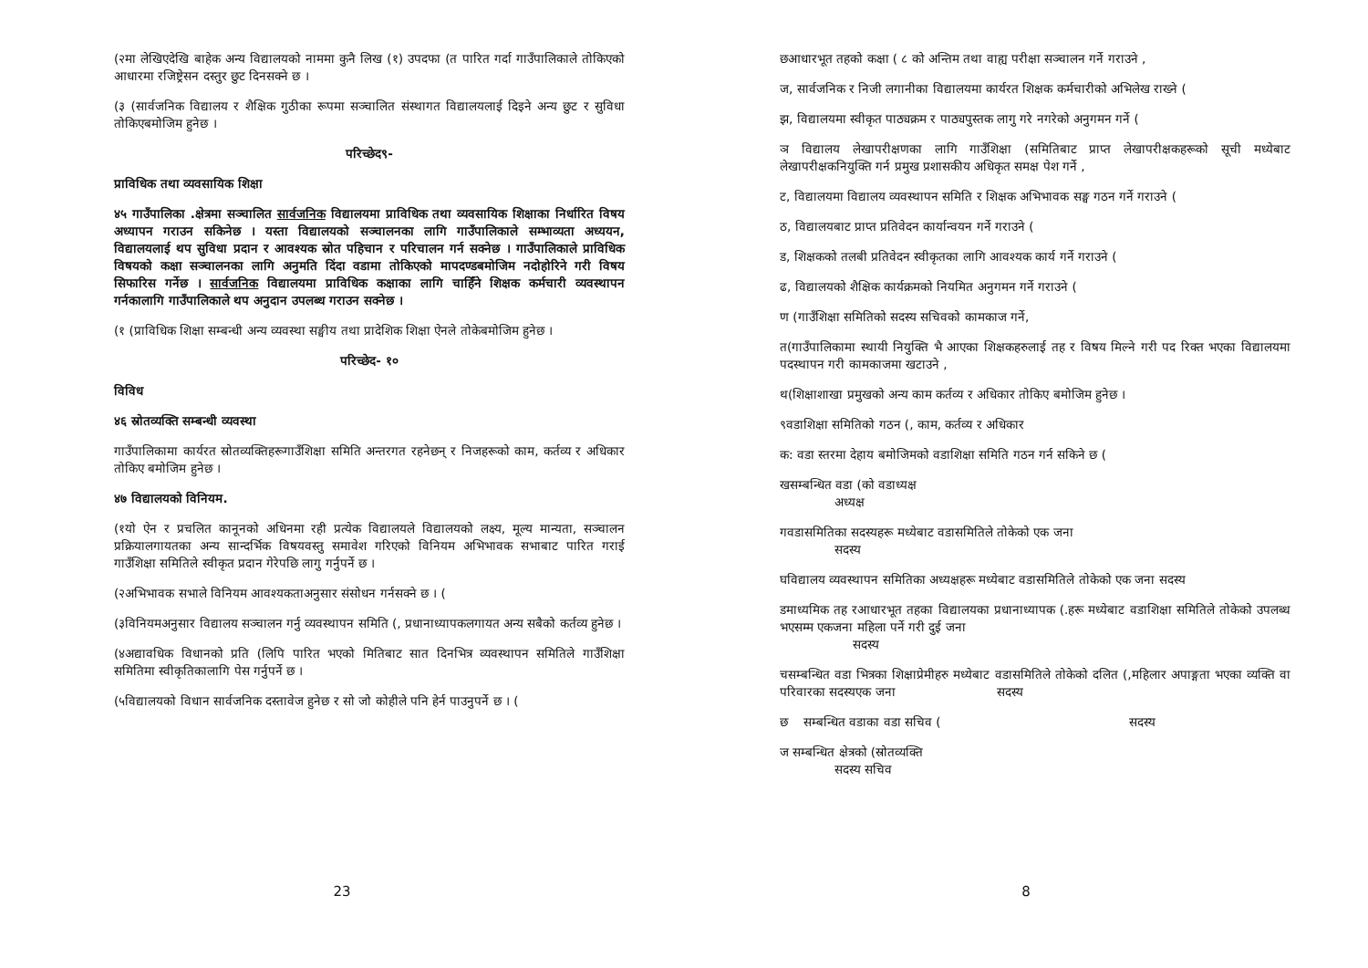(२मा लेखिएदेखि बाहेक अन्य विद्यालयको नाममा कुनै लिख (१) उपदफा (त पारित गर्दा गाउँपालिकाले तोकिएको आधारमा रजिष्ट्रेसन दस्तुर छुट दिनसक्ने छ ।
(३ (सार्वजनिक विद्यालय र शैक्षिक गुठीका रूपमा सञ्चालित संस्थागत विद्यालयलाई दिइने अन्य छुट र सुविधा तोकिएबमोजिम हुनेछ ।
परिच्छेद९-
प्राविधिक तथा व्यवसायिक शिक्षा
४५ गाउँपालिका .क्षेत्रमा सञ्चालित सार्वजनिक विद्यालयमा प्राविधिक तथा व्यवसायिक शिक्षाका निर्धारित विषय अध्यापन गराउन सकिनेछ । यस्ता विद्यालयको सञ्चालनका लागि गाउँपालिकाले सम्भाव्यता अध्ययन, विद्यालयलाई थप सुविधा प्रदान र आवश्यक स्रोत पहिचान र परिचालन गर्न सक्नेछ । गाउँपालिकाले प्राविधिक विषयको कक्षा सञ्चालनका लागि अनुमति दिंदा वडामा तोकिएको मापदण्डबमोजिम नदोहोरिने गरी विषय सिफारिस गर्नेछ । सार्वजनिक विद्यालयमा प्राविधिक कक्षाका लागि चाहिँने शिक्षक कर्मचारी व्यवस्थापन गर्नकालागि गाउँपालिकाले थप अनुदान उपलब्ध गराउन सक्नेछ ।
(१ (प्राविधिक शिक्षा सम्बन्धी अन्य व्यवस्था सङ्घीय तथा प्रादेशिक शिक्षा ऐनले तोकेबमोजिम हुनेछ ।
परिच्छेद- १०
विविध
४६ स्रोतव्यक्ति सम्बन्धी व्यवस्था
गाउँपालिकामा कार्यरत स्रोतव्यक्तिहरूगाउँशिक्षा समिति अन्तरगत रहनेछन् र निजहरूको काम, कर्तव्य र अधिकार तोकिए बमोजिम हुनेछ ।
४७ विद्यालयको विनियम.
(१यो ऐन र प्रचलित कानूनको अधिनमा रही प्रत्येक विद्यालयले विद्यालयको लक्ष्य, मूल्य मान्यता, सञ्चालन प्रक्रियालगायतका अन्य सान्दर्भिक विषयवस्तु समावेश गरिएको विनियम अभिभावक सभाबाट पारित गराई गाउँशिक्षा समितिले स्वीकृत प्रदान गेरेपछि लागु गर्नुपर्ने छ ।
(२अभिभावक सभाले विनियम आवश्यकताअनुसार संसोधन गर्नसक्ने छ । (
(३विनियमअनुसार विद्यालय सञ्चालन गर्नु व्यवस्थापन समिति (, प्रधानाध्यापकलगायत अन्य सबैको कर्तव्य हुनेछ ।
(४अद्यावधिक विधानको प्रति (लिपि पारित भएको मितिबाट सात दिनभित्र व्यवस्थापन समितिले गाउँशिक्षा समितिमा स्वीकृतिकालागि पेस गर्नुपर्ने छ ।
(५विद्यालयको विधान सार्वजनिक दस्तावेज हुनेछ र सो जो कोहीले पनि हेर्न पाउनुपर्ने छ । (
23
छआधारभूत तहको कक्षा ( ८ को अन्तिम तथा वाह्य परीक्षा सञ्चालन गर्ने गराउने ,
ज, सार्वजनिक र निजी लगानीका विद्यालयमा कार्यरत शिक्षक कर्मचारीको अभिलेख राख्ने (
झ, विद्यालयमा स्वीकृत पाठ्यक्रम र पाठ्यपुस्तक लागु गरे नगरेको अनुगमन गर्ने (
ञ विद्यालय लेखापरीक्षणका लागि गाउँशिक्षा (समितिबाट प्राप्त लेखापरीक्षकहरूको सूची मध्येबाट लेखापरीक्षकनियुक्ति गर्न प्रमुख प्रशासकीय अधिकृत समक्ष पेश गर्ने ,
ट, विद्यालयमा विद्यालय व्यवस्थापन समिति र शिक्षक अभिभावक सङ्घ गठन गर्ने गराउने (
ठ, विद्यालयबाट प्राप्त प्रतिवेदन कार्यान्वयन गर्ने गराउने (
ड, शिक्षकको तलबी प्रतिवेदन स्वीकृतका लागि आवश्यक कार्य गर्ने गराउने (
ढ, विद्यालयको शैक्षिक कार्यक्रमको नियमित अनुगमन गर्ने गराउने (
ण (गाउँशिक्षा समितिको सदस्य सचिवको कामकाज गर्ने,
त(गाउँपालिकामा स्थायी नियुक्ति भै आएका शिक्षकहरुलाई तह र विषय मिल्ने गरी पद रिक्त भएका विद्यालयमा पदस्थापन गरी कामकाजमा खटाउने ,
थ(शिक्षाशाखा प्रमुखको अन्य काम कर्तव्य र अधिकार तोकिए बमोजिम हुनेछ ।
९वडाशिक्षा समितिको गठन (, काम, कर्तव्य र अधिकार
क: वडा स्तरमा देहाय बमोजिमको वडाशिक्षा समिति गठन गर्न सकिने छ (
खसम्बन्धित वडा (को वडाध्यक्ष
अध्यक्ष
गवडासमितिका सदस्यहरू मध्येबाट वडासमितिले तोकेको एक जना
सदस्य
घविद्यालय व्यवस्थापन समितिका अध्यक्षहरू मध्येबाट वडासमितिले तोकेको एक जना सदस्य
डमाध्यमिक तह रआधारभूत तहका विद्यालयका प्रधानाध्यापक (.हरू मध्येबाट वडाशिक्षा समितिले तोकेको उपलब्ध भएसम्म एकजना महिला पर्ने गरी दुई जना
सदस्य
चसम्बन्धित वडा भित्रका शिक्षाप्रेमीहरु मध्येबाट वडासमितिले तोकेको दलित (,महिलार अपाङ्गता भएका व्यक्ति वा परिवारका सदस्यएक जना सदस्य
छ सम्बन्धित वडाका वडा सचिव ( सदस्य
ज सम्बन्धित क्षेत्रको (स्रोतव्यक्ति
सदस्य सचिव
8